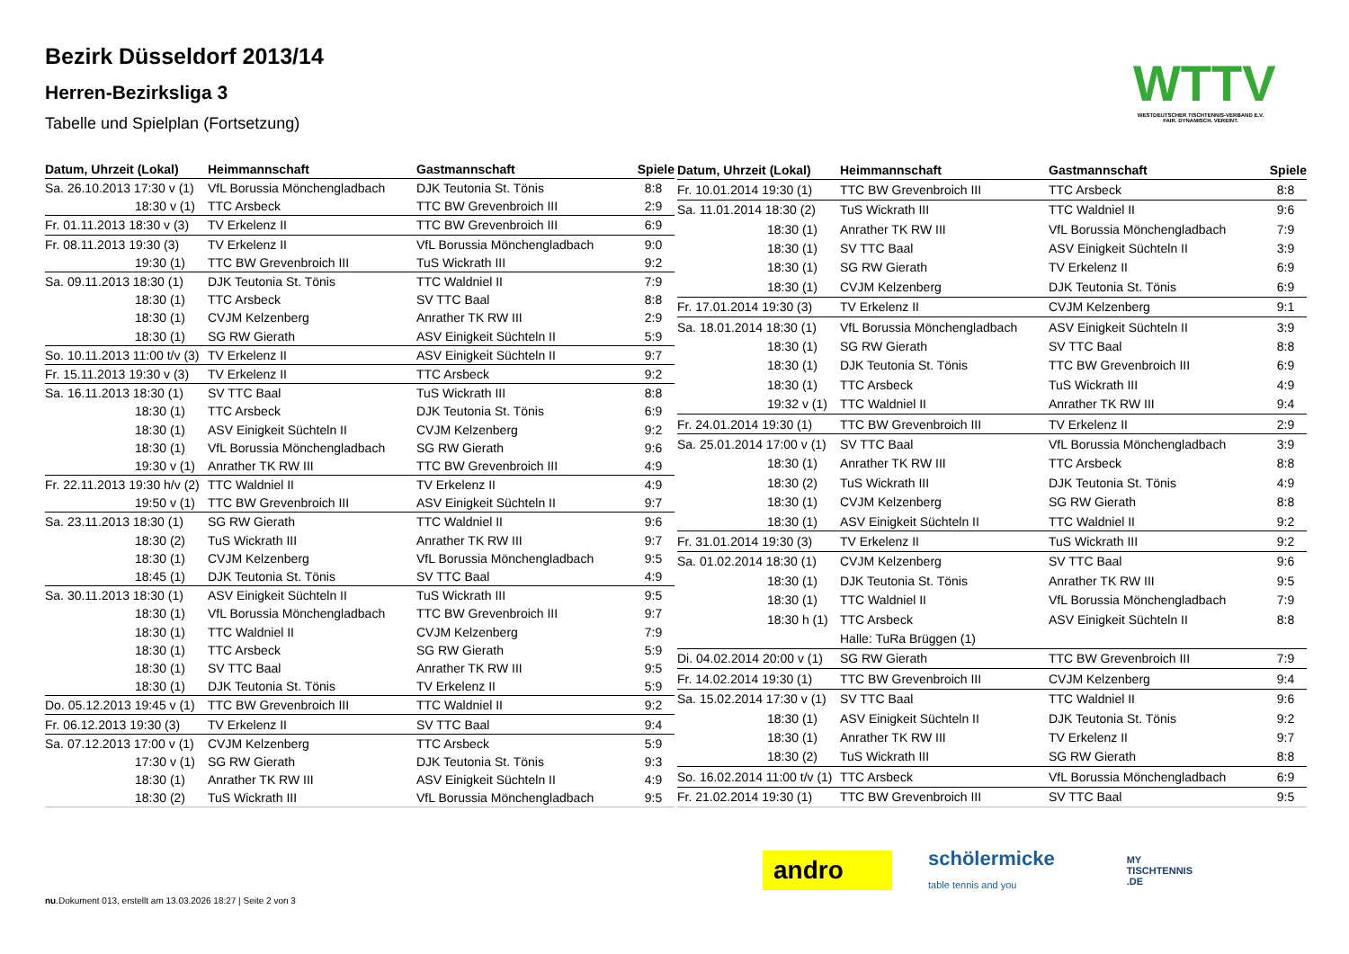Bezirk Düsseldorf 2013/14
Herren-Bezirksliga 3
Tabelle und Spielplan (Fortsetzung)
WTTV
WESTDEUTSCHER TISCHTENNIS-VERBAND E.V.
FAIR. DYNAMISCH. VEREINT.
| Datum, Uhrzeit (Lokal) | Heimmannschaft | Gastmannschaft | Spiele |
| --- | --- | --- | --- |
| Sa. 26.10.2013 17:30 v (1) | VfL Borussia Mönchengladbach | DJK Teutonia St. Tönis | 8:8 |
| 18:30 v (1) | TTC Arsbeck | TTC BW Grevenbroich III | 2:9 |
| Fr. 01.11.2013 18:30 v (3) | TV Erkelenz II | TTC BW Grevenbroich III | 6:9 |
| Fr. 08.11.2013 19:30 (3) | TV Erkelenz II | VfL Borussia Mönchengladbach | 9:0 |
| 19:30 (1) | TTC BW Grevenbroich III | TuS Wickrath III | 9:2 |
| Sa. 09.11.2013 18:30 (1) | DJK Teutonia St. Tönis | TTC Waldniel II | 7:9 |
| 18:30 (1) | TTC Arsbeck | SV TTC Baal | 8:8 |
| 18:30 (1) | CVJM Kelzenberg | Anrather TK RW III | 2:9 |
| 18:30 (1) | SG RW Gierath | ASV Einigkeit Süchteln II | 5:9 |
| So. 10.11.2013 11:00 t/v (3) | TV Erkelenz II | ASV Einigkeit Süchteln II | 9:7 |
| Fr. 15.11.2013 19:30 v (3) | TV Erkelenz II | TTC Arsbeck | 9:2 |
| Sa. 16.11.2013 18:30 (1) | SV TTC Baal | TuS Wickrath III | 8:8 |
| 18:30 (1) | TTC Arsbeck | DJK Teutonia St. Tönis | 6:9 |
| 18:30 (1) | ASV Einigkeit Süchteln II | CVJM Kelzenberg | 9:2 |
| 18:30 (1) | VfL Borussia Mönchengladbach | SG RW Gierath | 9:6 |
| 19:30 v (1) | Anrather TK RW III | TTC BW Grevenbroich III | 4:9 |
| Fr. 22.11.2013 19:30 h/v (2) | TTC Waldniel II | TV Erkelenz II | 4:9 |
| 19:50 v (1) | TTC BW Grevenbroich III | ASV Einigkeit Süchteln II | 9:7 |
| Sa. 23.11.2013 18:30 (1) | SG RW Gierath | TTC Waldniel II | 9:6 |
| 18:30 (2) | TuS Wickrath III | Anrather TK RW III | 9:7 |
| 18:30 (1) | CVJM Kelzenberg | VfL Borussia Mönchengladbach | 9:5 |
| 18:45 (1) | DJK Teutonia St. Tönis | SV TTC Baal | 4:9 |
| Sa. 30.11.2013 18:30 (1) | ASV Einigkeit Süchteln II | TuS Wickrath III | 9:5 |
| 18:30 (1) | VfL Borussia Mönchengladbach | TTC BW Grevenbroich III | 9:7 |
| 18:30 (1) | TTC Waldniel II | CVJM Kelzenberg | 7:9 |
| 18:30 (1) | TTC Arsbeck | SG RW Gierath | 5:9 |
| 18:30 (1) | SV TTC Baal | Anrather TK RW III | 9:5 |
| 18:30 (1) | DJK Teutonia St. Tönis | TV Erkelenz II | 5:9 |
| Do. 05.12.2013 19:45 v (1) | TTC BW Grevenbroich III | TTC Waldniel II | 9:2 |
| Fr. 06.12.2013 19:30 (3) | TV Erkelenz II | SV TTC Baal | 9:4 |
| Sa. 07.12.2013 17:00 v (1) | CVJM Kelzenberg | TTC Arsbeck | 5:9 |
| 17:30 v (1) | SG RW Gierath | DJK Teutonia St. Tönis | 9:3 |
| 18:30 (1) | Anrather TK RW III | ASV Einigkeit Süchteln II | 4:9 |
| 18:30 (2) | TuS Wickrath III | VfL Borussia Mönchengladbach | 9:5 |
| Datum, Uhrzeit (Lokal) | Heimmannschaft | Gastmannschaft | Spiele |
| --- | --- | --- | --- |
| Fr. 10.01.2014 19:30 (1) | TTC BW Grevenbroich III | TTC Arsbeck | 8:8 |
| Sa. 11.01.2014 18:30 (2) | TuS Wickrath III | TTC Waldniel II | 9:6 |
| 18:30 (1) | Anrather TK RW III | VfL Borussia Mönchengladbach | 7:9 |
| 18:30 (1) | SV TTC Baal | ASV Einigkeit Süchteln II | 3:9 |
| 18:30 (1) | SG RW Gierath | TV Erkelenz II | 6:9 |
| 18:30 (1) | CVJM Kelzenberg | DJK Teutonia St. Tönis | 6:9 |
| Fr. 17.01.2014 19:30 (3) | TV Erkelenz II | CVJM Kelzenberg | 9:1 |
| Sa. 18.01.2014 18:30 (1) | VfL Borussia Mönchengladbach | ASV Einigkeit Süchteln II | 3:9 |
| 18:30 (1) | SG RW Gierath | SV TTC Baal | 8:8 |
| 18:30 (1) | DJK Teutonia St. Tönis | TTC BW Grevenbroich III | 6:9 |
| 18:30 (1) | TTC Arsbeck | TuS Wickrath III | 4:9 |
| 19:32 v (1) | TTC Waldniel II | Anrather TK RW III | 9:4 |
| Fr. 24.01.2014 19:30 (1) | TTC BW Grevenbroich III | TV Erkelenz II | 2:9 |
| Sa. 25.01.2014 17:00 v (1) | SV TTC Baal | VfL Borussia Mönchengladbach | 3:9 |
| 18:30 (1) | Anrather TK RW III | TTC Arsbeck | 8:8 |
| 18:30 (2) | TuS Wickrath III | DJK Teutonia St. Tönis | 4:9 |
| 18:30 (1) | CVJM Kelzenberg | SG RW Gierath | 8:8 |
| 18:30 (1) | ASV Einigkeit Süchteln II | TTC Waldniel II | 9:2 |
| Fr. 31.01.2014 19:30 (3) | TV Erkelenz II | TuS Wickrath III | 9:2 |
| Sa. 01.02.2014 18:30 (1) | CVJM Kelzenberg | SV TTC Baal | 9:6 |
| 18:30 (1) | DJK Teutonia St. Tönis | Anrather TK RW III | 9:5 |
| 18:30 (1) | TTC Waldniel II | VfL Borussia Mönchengladbach | 7:9 |
| 18:30 h (1) | TTC Arsbeck | ASV Einigkeit Süchteln II | 8:8 |
| | Halle: TuRa Brüggen (1) | | |
| Di. 04.02.2014 20:00 v (1) | SG RW Gierath | TTC BW Grevenbroich III | 7:9 |
| Fr. 14.02.2014 19:30 (1) | TTC BW Grevenbroich III | CVJM Kelzenberg | 9:4 |
| Sa. 15.02.2014 17:30 v (1) | SV TTC Baal | TTC Waldniel II | 9:6 |
| 18:30 (1) | ASV Einigkeit Süchteln II | DJK Teutonia St. Tönis | 9:2 |
| 18:30 (1) | Anrather TK RW III | TV Erkelenz II | 9:7 |
| 18:30 (2) | TuS Wickrath III | SG RW Gierath | 8:8 |
| So. 16.02.2014 11:00 t/v (1) | TTC Arsbeck | VfL Borussia Mönchengladbach | 6:9 |
| Fr. 21.02.2014 19:30 (1) | TTC BW Grevenbroich III | SV TTC Baal | 9:5 |
andro
schölermicke
table tennis and you
MY
TISCHTENNIS
.DE
nu.Dokument 013, erstellt am 13.03.2026 18:27 | Seite 2 von 3